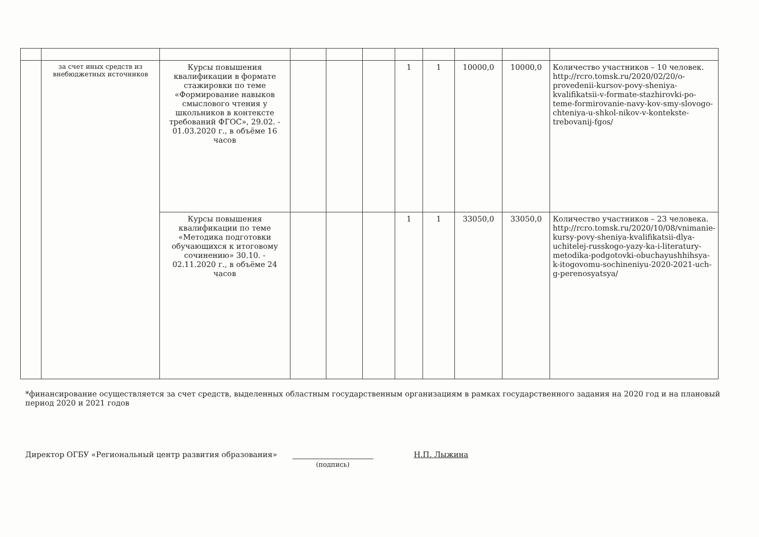| | за счет иных средств из внебюджетных источников | Курсы повышения квалификации в формате стажировки по теме «Формирование навыков смыслового чтения у школьников в контексте требований ФГОС», 29.02. - 01.03.2020 г., в объёме 16 часов | | | | 1 | 1 | 10000,0 | 10000,0 | Количество участников – 10 человек. http://rcro.tomsk.ru/2020/02/20/o-provedenii-kursov-povy-sheniya-kvalifikatsii-v-formate-stazhirovki-po-teme-formirovanie-navy-kov-smy-slovogo-chteniya-u-shkol-nikov-v-kontekste-trebovanij-fgos/ |
| | | Курсы повышения квалификации по теме «Методика подготовки обучающихся к итоговому сочинению» 30.10. - 02.11.2020 г., в объёме 24 часов | | | | 1 | 1 | 33050,0 | 33050,0 | Количество участников – 23 человека. http://rcro.tomsk.ru/2020/10/08/vnimanie-kursy-povy-sheniya-kvalifikatsii-dlya-uchitelej-russkogo-yazy-ka-i-literatury-metodika-podgotovki-obuchayushhihsya-k-itogovomu-sochineniyu-2020-2021-uch-g-perenosyatsya/ |
*финансирование осуществляется за счет средств, выделенных областным государственным организациям в рамках государственного задания на 2020 год и на плановый период 2020 и 2021 годов
Директор ОГБУ «Региональный центр развития образования»
(подпись) Н.П. Лыжина